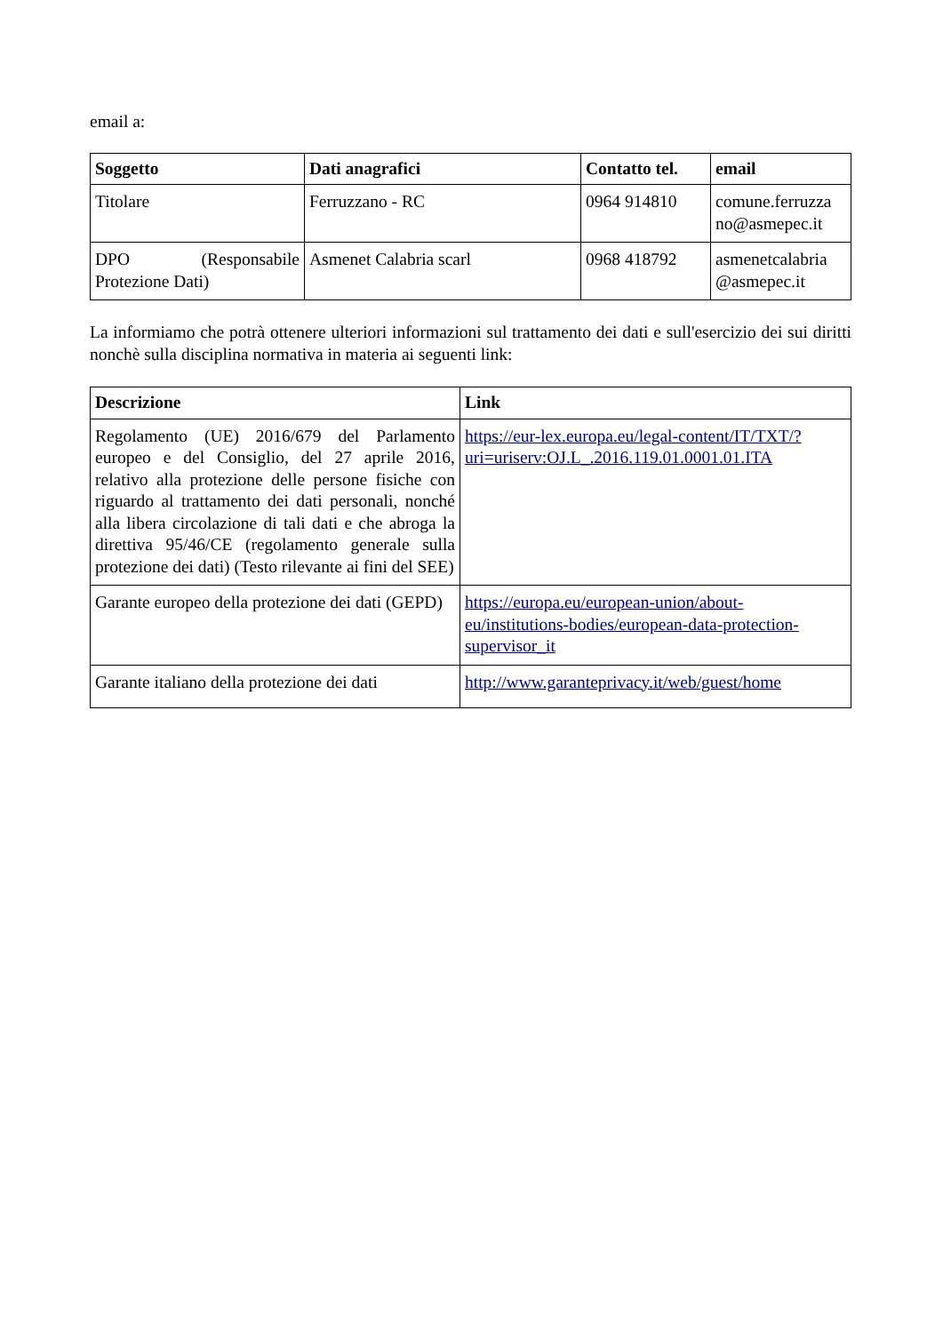email a:
| Soggetto | Dati anagrafici | Contatto tel. | email |
| --- | --- | --- | --- |
| Titolare | Ferruzzano - RC | 0964 914810 | comune.ferruzza no@asmepec.it |
| DPO (Responsabile Protezione Dati) | Asmenet Calabria scarl | 0968 418792 | asmenetcalabria @asmepec.it |
La informiamo che potrà ottenere ulteriori informazioni sul trattamento dei dati e sull'esercizio dei sui diritti nonchè sulla disciplina normativa in materia ai seguenti link:
| Descrizione | Link |
| --- | --- |
| Regolamento (UE) 2016/679 del Parlamento europeo e del Consiglio, del 27 aprile 2016, relativo alla protezione delle persone fisiche con riguardo al trattamento dei dati personali, nonché alla libera circolazione di tali dati e che abroga la direttiva 95/46/CE (regolamento generale sulla protezione dei dati) (Testo rilevante ai fini del SEE) | https://eur-lex.europa.eu/legal-content/IT/TXT/?uri=uriserv:OJ.L_.2016.119.01.0001.01.ITA |
| Garante europeo della protezione dei dati (GEPD) | https://europa.eu/european-union/about-eu/institutions-bodies/european-data-protection-supervisor_it |
| Garante italiano della protezione dei dati | http://www.garanteprivacy.it/web/guest/home |